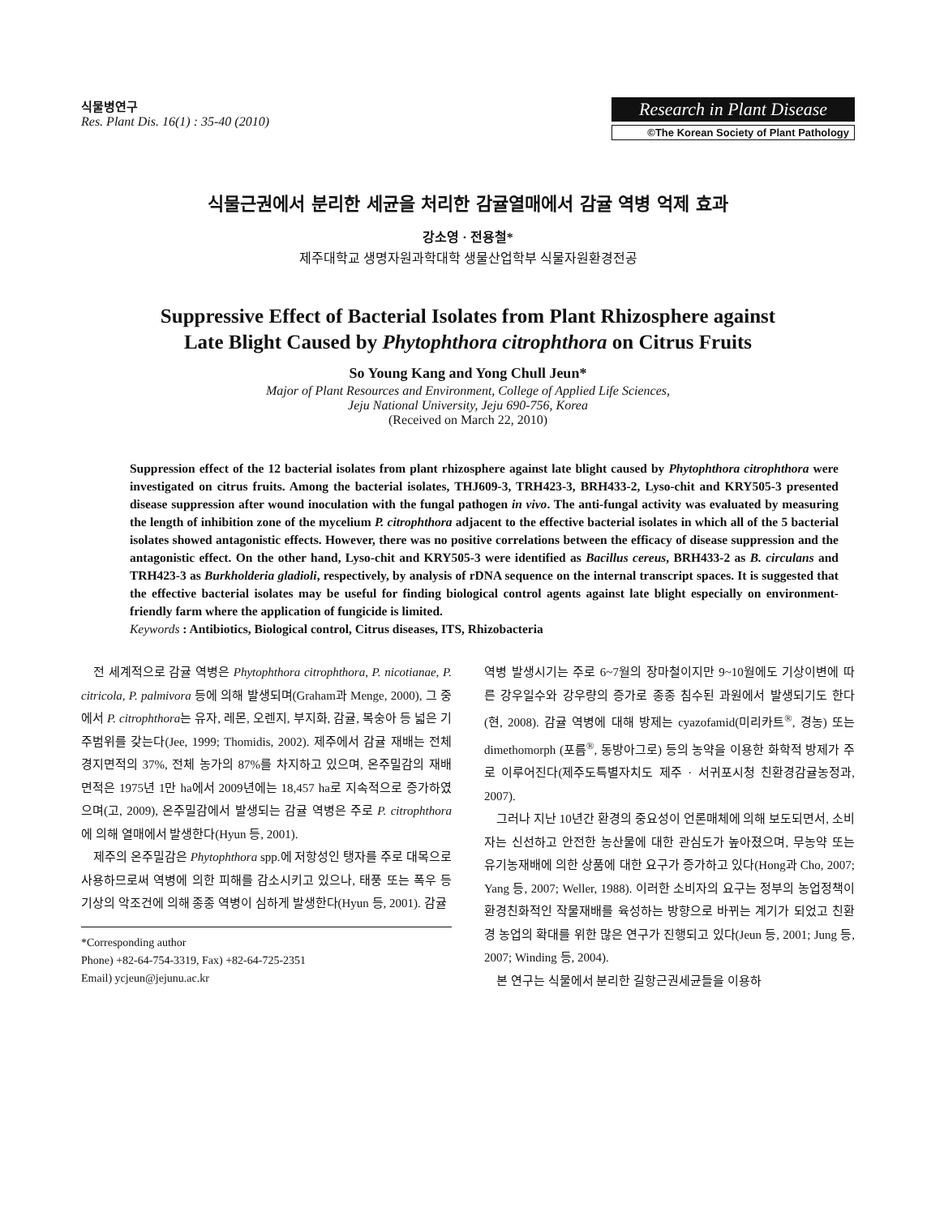식물병연구
Res. Plant Dis. 16(1) : 35-40 (2010)
Research in Plant Disease
©The Korean Society of Plant Pathology
식물근권에서 분리한 세균을 처리한 감귤열매에서 감귤 역병 억제 효과
강소영 · 전용철*
제주대학교 생명자원과학대학 생물산업학부 식물자원환경전공
Suppressive Effect of Bacterial Isolates from Plant Rhizosphere against
Late Blight Caused by Phytophthora citrophthora on Citrus Fruits
So Young Kang and Yong Chull Jeun*
Major of Plant Resources and Environment, College of Applied Life Sciences,
Jeju National University, Jeju 690-756, Korea
(Received on March 22, 2010)
Suppression effect of the 12 bacterial isolates from plant rhizosphere against late blight caused by Phytophthora citrophthora were investigated on citrus fruits. Among the bacterial isolates, THJ609-3, TRH423-3, BRH433-2, Lyso-chit and KRY505-3 presented disease suppression after wound inoculation with the fungal pathogen in vivo. The anti-fungal activity was evaluated by measuring the length of inhibition zone of the mycelium P. citrophthora adjacent to the effective bacterial isolates in which all of the 5 bacterial isolates showed antagonistic effects. However, there was no positive correlations between the efficacy of disease suppression and the antagonistic effect. On the other hand, Lyso-chit and KRY505-3 were identified as Bacillus cereus, BRH433-2 as B. circulans and TRH423-3 as Burkholderia gladioli, respectively, by analysis of rDNA sequence on the internal transcript spaces. It is suggested that the effective bacterial isolates may be useful for finding biological control agents against late blight especially on environment-friendly farm where the application of fungicide is limited.
Keywords : Antibiotics, Biological control, Citrus diseases, ITS, Rhizobacteria
전 세계적으로 감귤 역병은 Phytophthora citrophthora, P. nicotianae, P. citricola, P. palmivora 등에 의해 발생되며(Graham과 Menge, 2000), 그 중에서 P. citrophthora는 유자, 레몬, 오렌지, 부지화, 감귤, 복숭아 등 넓은 기주범위를 갖는다(Jee, 1999; Thomidis, 2002). 제주에서 감귤 재배는 전체 경지면적의 37%, 전체 농가의 87%를 차지하고 있으며, 온주밀감의 재배 면적은 1975년 1만 ha에서 2009년에는 18,457 ha로 지속적으로 증가하였으며(고, 2009), 온주밀감에서 발생되는 감귤 역병은 주로 P. citrophthora에 의해 열매에서 발생한다(Hyun 등, 2001).
제주의 온주밀감은 Phytophthora spp.에 저항성인 탱자를 주로 대목으로 사용하므로써 역병에 의한 피해를 감소시키고 있으나, 태풍 또는 폭우 등 기상의 악조건에 의해 종종 역병이 심하게 발생한다(Hyun 등, 2001). 감귤
*Corresponding author
Phone) +82-64-754-3319, Fax) +82-64-725-2351
Email) ycjeun@jejunu.ac.kr
역병 발생시기는 주로 6~7월의 장마철이지만 9~10월에도 기상이변에 따른 강우일수와 강우량의 증가로 종종 침수된 과원에서 발생되기도 한다(현, 2008). 감귤 역병에 대해 방제는 cyazofamid(미리카트<sup>®</sup>, 경농) 또는 dimethomorph (포름<sup>®</sup>, 동방아그로) 등의 농약을 이용한 화학적 방제가 주로 이루어진다(제주도특별자치도 제주 · 서귀포시청 친환경감귤농정과, 2007).
그러나 지난 10년간 환경의 중요성이 언론매체에 의해 보도되면서, 소비자는 신선하고 안전한 농산물에 대한 관심도가 높아졌으며, 무농약 또는 유기농재배에 의한 상품에 대한 요구가 증가하고 있다(Hong과 Cho, 2007; Yang 등, 2007; Weller, 1988). 이러한 소비자의 요구는 정부의 농업정책이 환경친화적인 작물재배를 육성하는 방향으로 바뀌는 계기가 되었고 친환경 농업의 확대를 위한 많은 연구가 진행되고 있다(Jeun 등, 2001; Jung 등, 2007; Winding 등, 2004).
본 연구는 식물에서 분리한 길항근권세균들을 이용하